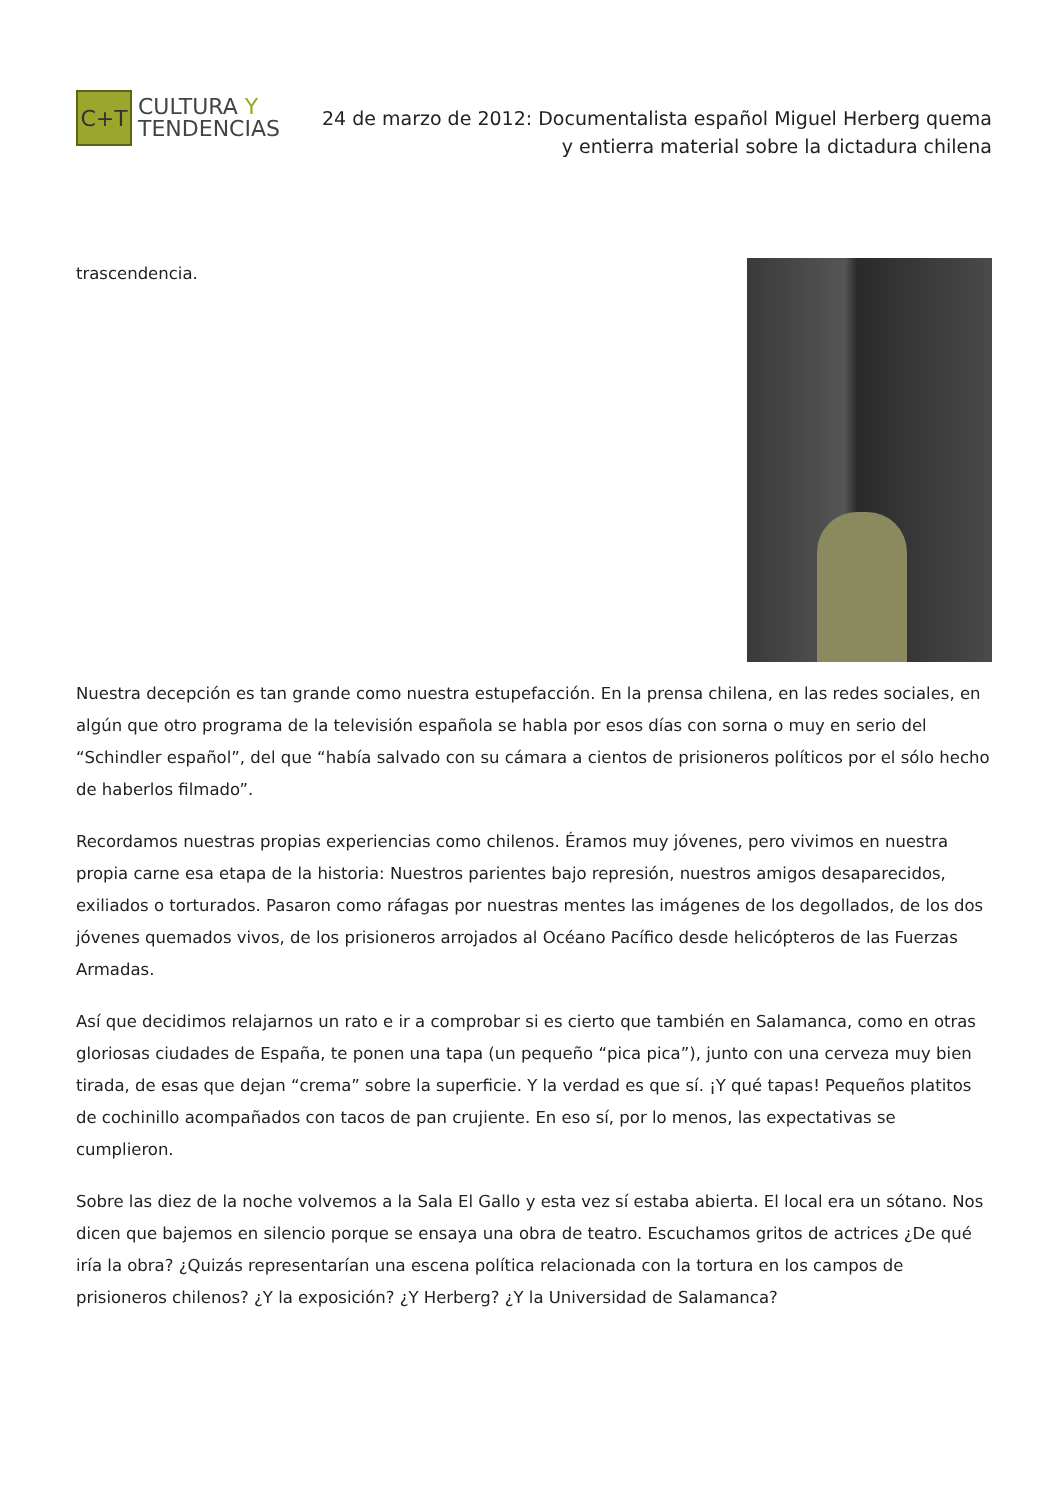C+T
CULTURA Y
TENDENCIAS
24 de marzo de 2012: Documentalista español Miguel Herberg quema y entierra material sobre la dictadura chilena
trascendencia.
Nuestra decepción es tan grande como nuestra estupefacción. En la prensa chilena, en las redes sociales, en algún que otro programa de la televisión española se habla por esos días con sorna o muy en serio del “Schindler español”, del que “había salvado con su cámara a cientos de prisioneros políticos por el sólo hecho de haberlos filmado”.
Recordamos nuestras propias experiencias como chilenos. Éramos muy jóvenes, pero vivimos en nuestra propia carne esa etapa de la historia: Nuestros parientes bajo represión, nuestros amigos desaparecidos, exiliados o torturados. Pasaron como ráfagas por nuestras mentes las imágenes de los degollados, de los dos jóvenes quemados vivos, de los prisioneros arrojados al Océano Pacífico desde helicópteros de las Fuerzas Armadas.
Así que decidimos relajarnos un rato e ir a comprobar si es cierto que también en Salamanca, como en otras gloriosas ciudades de España, te ponen una tapa (un pequeño “pica pica”), junto con una cerveza muy bien tirada, de esas que dejan “crema” sobre la superficie. Y la verdad es que sí. ¡Y qué tapas! Pequeños platitos de cochinillo acompañados con tacos de pan crujiente. En eso sí, por lo menos, las expectativas se cumplieron.
Sobre las diez de la noche volvemos a la Sala El Gallo y esta vez sí estaba abierta. El local era un sótano. Nos dicen que bajemos en silencio porque se ensaya una obra de teatro. Escuchamos gritos de actrices ¿De qué iría la obra? ¿Quizás representarían una escena política relacionada con la tortura en los campos de prisioneros chilenos? ¿Y la exposición? ¿Y Herberg? ¿Y la Universidad de Salamanca?